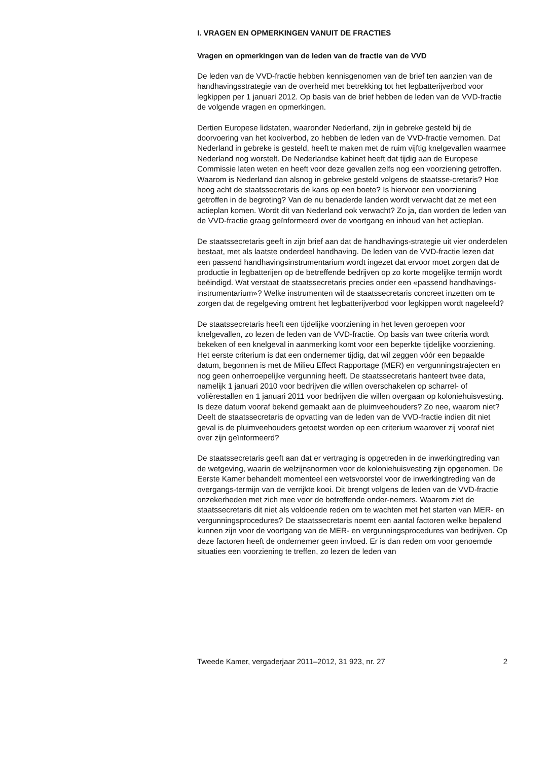I. VRAGEN EN OPMERKINGEN VANUIT DE FRACTIES
Vragen en opmerkingen van de leden van de fractie van de VVD
De leden van de VVD-fractie hebben kennisgenomen van de brief ten aanzien van de handhavingsstrategie van de overheid met betrekking tot het legbatterijverbod voor legkippen per 1 januari 2012. Op basis van de brief hebben de leden van de VVD-fractie de volgende vragen en opmerkingen.
Dertien Europese lidstaten, waaronder Nederland, zijn in gebreke gesteld bij de doorvoering van het kooiverbod, zo hebben de leden van de VVD-fractie vernomen. Dat Nederland in gebreke is gesteld, heeft te maken met de ruim vijftig knelgevallen waarmee Nederland nog worstelt. De Nederlandse kabinet heeft dat tijdig aan de Europese Commissie laten weten en heeft voor deze gevallen zelfs nog een voorziening getroffen. Waarom is Nederland dan alsnog in gebreke gesteld volgens de staatsse-cretaris? Hoe hoog acht de staatssecretaris de kans op een boete? Is hiervoor een voorziening getroffen in de begroting? Van de nu benaderde landen wordt verwacht dat ze met een actieplan komen. Wordt dit van Nederland ook verwacht? Zo ja, dan worden de leden van de VVD-fractie graag geïnformeerd over de voortgang en inhoud van het actieplan.
De staatssecretaris geeft in zijn brief aan dat de handhavings-strategie uit vier onderdelen bestaat, met als laatste onderdeel handhaving. De leden van de VVD-fractie lezen dat een passend handhavingsinstrumentarium wordt ingezet dat ervoor moet zorgen dat de productie in legbatterijen op de betreffende bedrijven op zo korte mogelijke termijn wordt beëindigd. Wat verstaat de staatssecretaris precies onder een «passend handhavings-instrumentarium»? Welke instrumenten wil de staatssecretaris concreet inzetten om te zorgen dat de regelgeving omtrent het legbatterijverbod voor legkippen wordt nageleefd?
De staatssecretaris heeft een tijdelijke voorziening in het leven geroepen voor knelgevallen, zo lezen de leden van de VVD-fractie. Op basis van twee criteria wordt bekeken of een knelgeval in aanmerking komt voor een beperkte tijdelijke voorziening. Het eerste criterium is dat een ondernemer tijdig, dat wil zeggen vóór een bepaalde datum, begonnen is met de Milieu Effect Rapportage (MER) en vergunningstrajecten en nog geen onherroepelijke vergunning heeft. De staatssecretaris hanteert twee data, namelijk 1 januari 2010 voor bedrijven die willen overschakelen op scharrel- of volièrestallen en 1 januari 2011 voor bedrijven die willen overgaan op koloniehuisvesting. Is deze datum vooraf bekend gemaakt aan de pluimveehouders? Zo nee, waarom niet? Deelt de staatssecretaris de opvatting van de leden van de VVD-fractie indien dit niet geval is de pluimveehouders getoetst worden op een criterium waarover zij vooraf niet over zijn geïnformeerd?
De staatssecretaris geeft aan dat er vertraging is opgetreden in de inwerkingtreding van de wetgeving, waarin de welzijnsnormen voor de koloniehuisvesting zijn opgenomen. De Eerste Kamer behandelt momenteel een wetsvoorstel voor de inwerkingtreding van de overgangs-termijn van de verrijkte kooi. Dit brengt volgens de leden van de VVD-fractie onzekerheden met zich mee voor de betreffende onder-nemers. Waarom ziet de staatssecretaris dit niet als voldoende reden om te wachten met het starten van MER- en vergunningsprocedures? De staatssecretaris noemt een aantal factoren welke bepalend kunnen zijn voor de voortgang van de MER- en vergunningsprocedures van bedrijven. Op deze factoren heeft de ondernemer geen invloed. Er is dan reden om voor genoemde situaties een voorziening te treffen, zo lezen de leden van
Tweede Kamer, vergaderjaar 2011–2012, 31 923, nr. 27 2